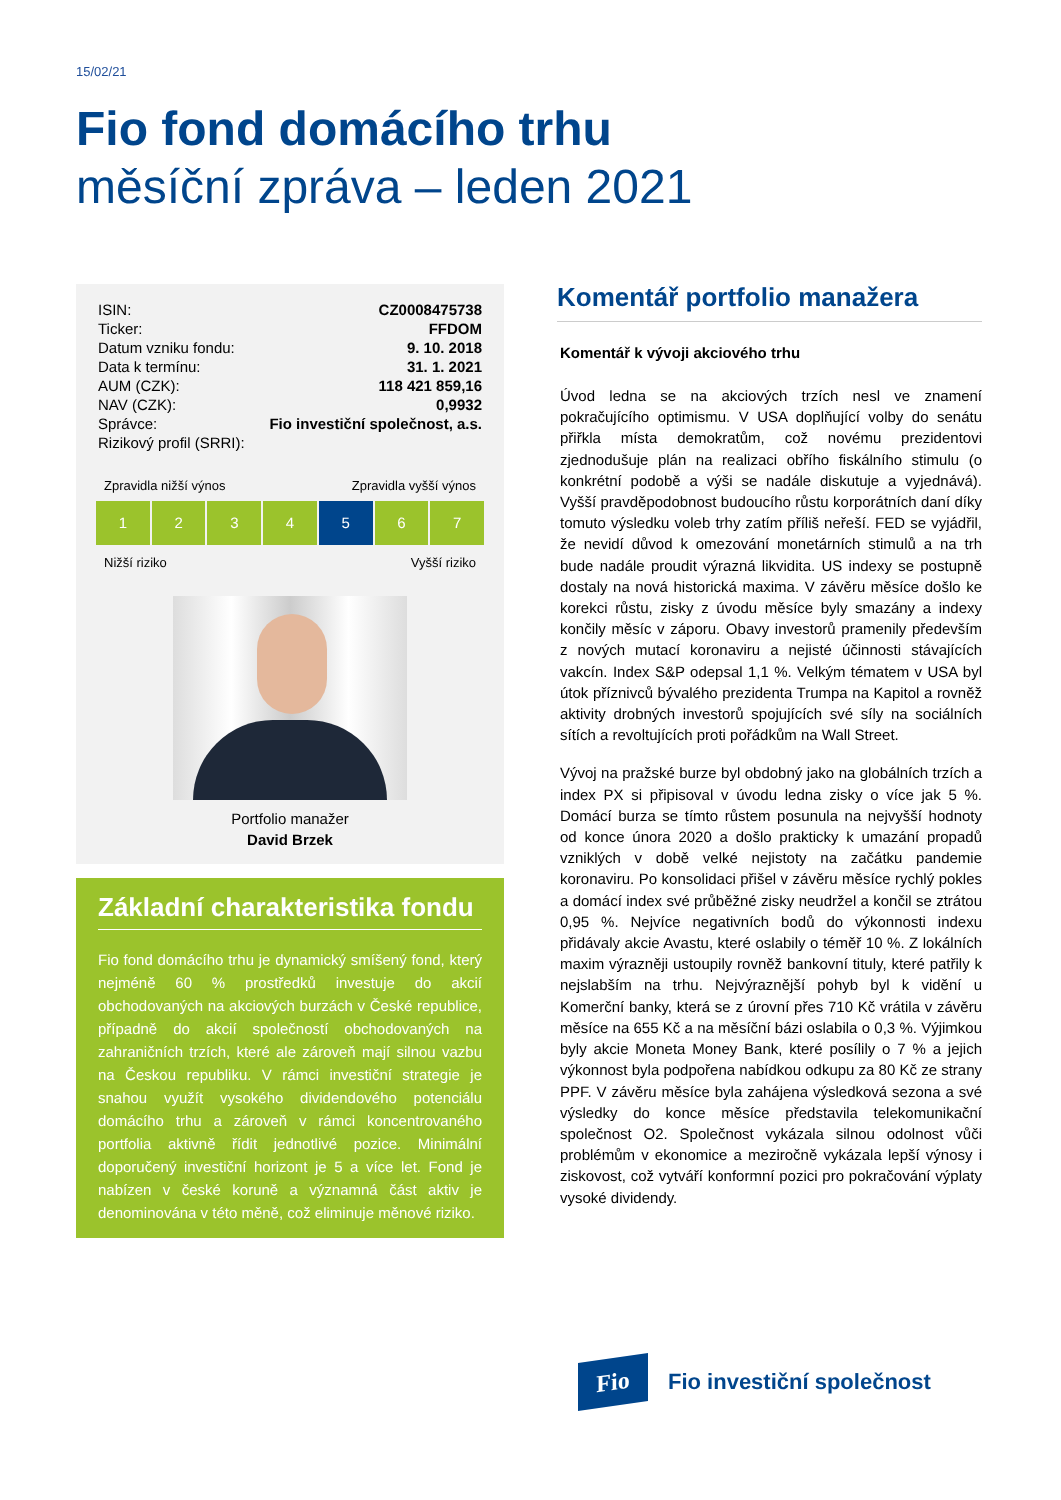15/02/21
Fio fond domácího trhu
měsíční zpráva – leden 2021
| ISIN: | CZ0008475738 |
| Ticker: | FFDOM |
| Datum vzniku fondu: | 9. 10. 2018 |
| Data k termínu: | 31. 1. 2021 |
| AUM (CZK): | 118 421 859,16 |
| NAV (CZK): | 0,9932 |
| Správce: | Fio investiční společnost, a.s. |
| Rizikový profil (SRRI): | |
Zpravidla nižší výnos Zpravidla vyšší výnos
1 2 3 4 5 6 7
Nižší riziko Vyšší riziko
Portfolio manažer
David Brzek
Základní charakteristika fondu
Fio fond domácího trhu je dynamický smíšený fond, který nejméně 60 % prostředků investuje do akcií obchodovaných na akciových burzách v České republice, případně do akcií společností obchodovaných na zahraničních trzích, které ale zároveň mají silnou vazbu na Českou republiku. V rámci investiční strategie je snahou využít vysokého dividendového potenciálu domácího trhu a zároveň v rámci koncentrovaného portfolia aktivně řídit jednotlivé pozice. Minimální doporučený investiční horizont je 5 a více let. Fond je nabízen v české koruně a významná část aktiv je denominována v této měně, což eliminuje měnové riziko.
Komentář portfolio manažera
Komentář k vývoji akciového trhu
Úvod ledna se na akciových trzích nesl ve znamení pokračujícího optimismu. V USA doplňující volby do senátu přiřkla místa demokratům, což novému prezidentovi zjednodušuje plán na realizaci obřího fiskálního stimulu (o konkrétní podobě a výši se nadále diskutuje a vyjednává). Vyšší pravděpodobnost budoucího růstu korporátních daní díky tomuto výsledku voleb trhy zatím příliš neřeší. FED se vyjádřil, že nevidí důvod k omezování monetárních stimulů a na trh bude nadále proudit výrazná likvidita. US indexy se postupně dostaly na nová historická maxima. V závěru měsíce došlo ke korekci růstu, zisky z úvodu měsíce byly smazány a indexy končily měsíc v záporu. Obavy investorů pramenily především z nových mutací koronaviru a nejisté účinnosti stávajících vakcín. Index S&P odepsal 1,1 %. Velkým tématem v USA byl útok příznivců bývalého prezidenta Trumpa na Kapitol a rovněž aktivity drobných investorů spojujících své síly na sociálních sítích a revoltujících proti pořádkům na Wall Street.
Vývoj na pražské burze byl obdobný jako na globálních trzích a index PX si připisoval v úvodu ledna zisky o více jak 5 %. Domácí burza se tímto růstem posunula na nejvyšší hodnoty od konce února 2020 a došlo prakticky k umazání propadů vzniklých v době velké nejistoty na začátku pandemie koronaviru. Po konsolidaci přišel v závěru měsíce rychlý pokles a domácí index své průběžné zisky neudržel a končil se ztrátou 0,95 %. Nejvíce negativních bodů do výkonnosti indexu přidávaly akcie Avastu, které oslabily o téměř 10 %. Z lokálních maxim výrazněji ustoupily rovněž bankovní tituly, které patřily k nejslabším na trhu. Nejvýraznější pohyb byl k vidění u Komerční banky, která se z úrovní přes 710 Kč vrátila v závěru měsíce na 655 Kč a na měsíční bázi oslabila o 0,3 %. Výjimkou byly akcie Moneta Money Bank, které posílily o 7 % a jejich výkonnost byla podpořena nabídkou odkupu za 80 Kč ze strany PPF. V závěru měsíce byla zahájena výsledková sezona a své výsledky do konce měsíce představila telekomunikační společnost O2. Společnost vykázala silnou odolnost vůči problémům v ekonomice a meziročně vykázala lepší výnosy i ziskovost, což vytváří konformní pozici pro pokračování výplaty vysoké dividendy.
Fio
Fio investiční společnost